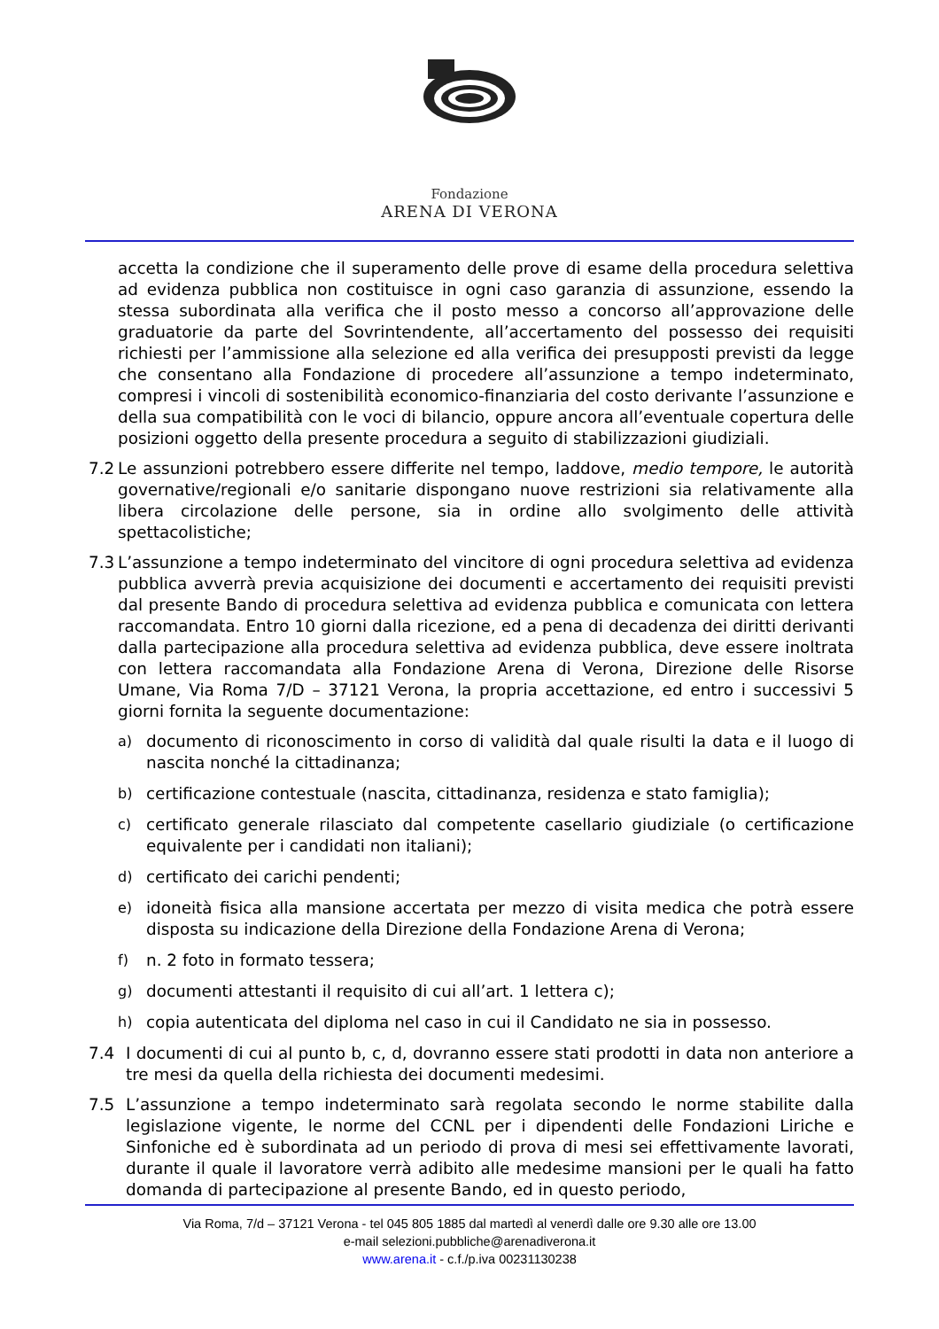Fondazione
ARENA DI VERONA
accetta la condizione che il superamento delle prove di esame della procedura selettiva ad evidenza pubblica non costituisce in ogni caso garanzia di assunzione, essendo la stessa subordinata alla verifica che il posto messo a concorso all’approvazione delle graduatorie da parte del Sovrintendente, all’accertamento del possesso dei requisiti richiesti per l’ammissione alla selezione ed alla verifica dei presupposti previsti da legge che consentano alla Fondazione di procedere all’assunzione a tempo indeterminato, compresi i vincoli di sostenibilità economico-finanziaria del costo derivante l’assunzione e della sua compatibilità con le voci di bilancio, oppure ancora all’eventuale copertura delle posizioni oggetto della presente procedura a seguito di stabilizzazioni giudiziali.
7.2 Le assunzioni potrebbero essere differite nel tempo, laddove, medio tempore, le autorità governative/regionali e/o sanitarie dispongano nuove restrizioni sia relativamente alla libera circolazione delle persone, sia in ordine allo svolgimento delle attività spettacolistiche;
7.3 L’assunzione a tempo indeterminato del vincitore di ogni procedura selettiva ad evidenza pubblica avverrà previa acquisizione dei documenti e accertamento dei requisiti previsti dal presente Bando di procedura selettiva ad evidenza pubblica e comunicata con lettera raccomandata. Entro 10 giorni dalla ricezione, ed a pena di decadenza dei diritti derivanti dalla partecipazione alla procedura selettiva ad evidenza pubblica, deve essere inoltrata con lettera raccomandata alla Fondazione Arena di Verona, Direzione delle Risorse Umane, Via Roma 7/D – 37121 Verona, la propria accettazione, ed entro i successivi 5 giorni fornita la seguente documentazione:
a) documento di riconoscimento in corso di validità dal quale risulti la data e il luogo di nascita nonché la cittadinanza;
b) certificazione contestuale (nascita, cittadinanza, residenza e stato famiglia);
c) certificato generale rilasciato dal competente casellario giudiziale (o certificazione equivalente per i candidati non italiani);
d) certificato dei carichi pendenti;
e) idoneità fisica alla mansione accertata per mezzo di visita medica che potrà essere disposta su indicazione della Direzione della Fondazione Arena di Verona;
f) n. 2 foto in formato tessera;
g) documenti attestanti il requisito di cui all’art. 1 lettera c);
h) copia autenticata del diploma nel caso in cui il Candidato ne sia in possesso.
7.4 I documenti di cui al punto b, c, d, dovranno essere stati prodotti in data non anteriore a tre mesi da quella della richiesta dei documenti medesimi.
7.5 L’assunzione a tempo indeterminato sarà regolata secondo le norme stabilite dalla legislazione vigente, le norme del CCNL per i dipendenti delle Fondazioni Liriche e Sinfoniche ed è subordinata ad un periodo di prova di mesi sei effettivamente lavorati, durante il quale il lavoratore verrà adibito alle medesime mansioni per le quali ha fatto domanda di partecipazione al presente Bando, ed in questo periodo,
Via Roma, 7/d – 37121 Verona - tel 045 805 1885 dal martedì al venerdì dalle ore 9.30 alle ore 13.00
e-mail selezioni.pubbliche@arenadiverona.it
www.arena.it - c.f./p.iva 00231130238